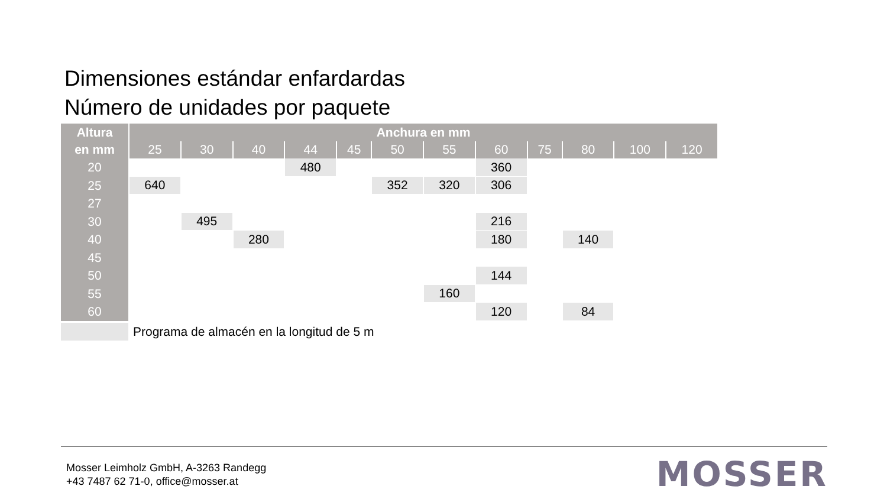Dimensiones estándar enfardardas
Número de unidades por paquete
| Altura | Anchura en mm | | | | | | | | | | | |
| --- | --- | --- | --- | --- | --- | --- | --- | --- | --- | --- | --- | --- |
| en mm | 25 | 30 | 40 | 44 | 45 | 50 | 55 | 60 | 75 | 80 | 100 | 120 |
| 20 | | | | 480 | | | | 360 | | | | |
| 25 | 640 | | | | | 352 | 320 | 306 | | | | |
| 27 | | | | | | | | | | | | |
| 30 | | 495 | | | | | | 216 | | | | |
| 40 | | | 280 | | | | | 180 | | 140 | | |
| 45 | | | | | | | | | | | | |
| 50 | | | | | | | | 144 | | | | |
| 55 | | | | | | | 160 | | | | | |
| 60 | | | | | | | | 120 | | 84 | | |
Programa de almacén en la longitud de 5 m
Mosser Leimholz GmbH, A-3263 Randegg
+43 7487 62 71-0, office@mosser.at
MOSSER